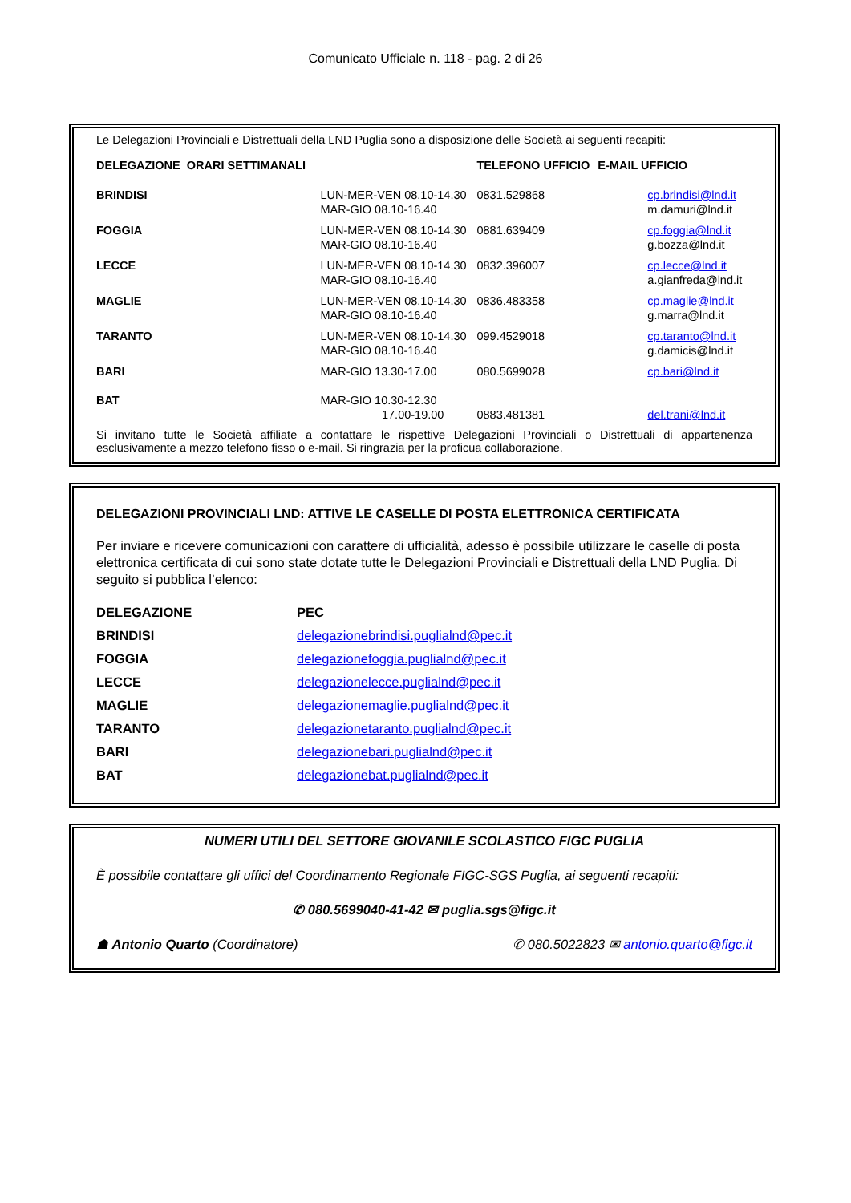Comunicato Ufficiale n. 118 - pag. 2 di 26
Le Delegazioni Provinciali e Distrettuali della LND Puglia sono a disposizione delle Società ai seguenti recapiti:
| DELEGAZIONE ORARI SETTIMANALI | | TELEFONO UFFICIO | E-MAIL UFFICIO |
| --- | --- | --- | --- |
| BRINDISI | LUN-MER-VEN 08.10-14.30 MAR-GIO 08.10-16.40 | 0831.529868 | cp.brindisi@lnd.it m.damuri@lnd.it |
| FOGGIA | LUN-MER-VEN 08.10-14.30 MAR-GIO 08.10-16.40 | 0881.639409 | cp.foggia@lnd.it g.bozza@lnd.it |
| LECCE | LUN-MER-VEN 08.10-14.30 MAR-GIO 08.10-16.40 | 0832.396007 | cp.lecce@lnd.it a.gianfreda@lnd.it |
| MAGLIE | LUN-MER-VEN 08.10-14.30 MAR-GIO 08.10-16.40 | 0836.483358 | cp.maglie@lnd.it g.marra@lnd.it |
| TARANTO | LUN-MER-VEN 08.10-14.30 MAR-GIO 08.10-16.40 | 099.4529018 | cp.taranto@lnd.it g.damicis@lnd.it |
| BARI | MAR-GIO 13.30-17.00 | 080.5699028 | cp.bari@lnd.it |
| BAT | MAR-GIO 10.30-12.30 17.00-19.00 | 0883.481381 | del.trani@lnd.it |
Si invitano tutte le Società affiliate a contattare le rispettive Delegazioni Provinciali o Distrettuali di appartenenza esclusivamente a mezzo telefono fisso o e-mail. Si ringrazia per la proficua collaborazione.
DELEGAZIONI PROVINCIALI LND: ATTIVE LE CASELLE DI POSTA ELETTRONICA CERTIFICATA
Per inviare e ricevere comunicazioni con carattere di ufficialità, adesso è possibile utilizzare le caselle di posta elettronica certificata di cui sono state dotate tutte le Delegazioni Provinciali e Distrettuali della LND Puglia. Di seguito si pubblica l’elenco:
| DELEGAZIONE | PEC |
| --- | --- |
| BRINDISI | delegazionebrindisi.puglialnd@pec.it |
| FOGGIA | delegazionefoggia.puglialnd@pec.it |
| LECCE | delegazionelecce.puglialnd@pec.it |
| MAGLIE | delegazionemaglie.puglialnd@pec.it |
| TARANTO | delegazionetaranto.puglialnd@pec.it |
| BARI | delegazionebari.puglialnd@pec.it |
| BAT | delegazionebat.puglialnd@pec.it |
NUMERI UTILI DEL SETTORE GIOVANILE SCOLASTICO FIGC PUGLIA
È possibile contattare gli uffici del Coordinamento Regionale FIGC-SGS Puglia, ai seguenti recapiti:
✆ 080.5699040-41-42 ✉ puglia.sgs@figc.it
☗ Antonio Quarto (Coordinatore) ✆ 080.5022823 ✉ antonio.quarto@figc.it